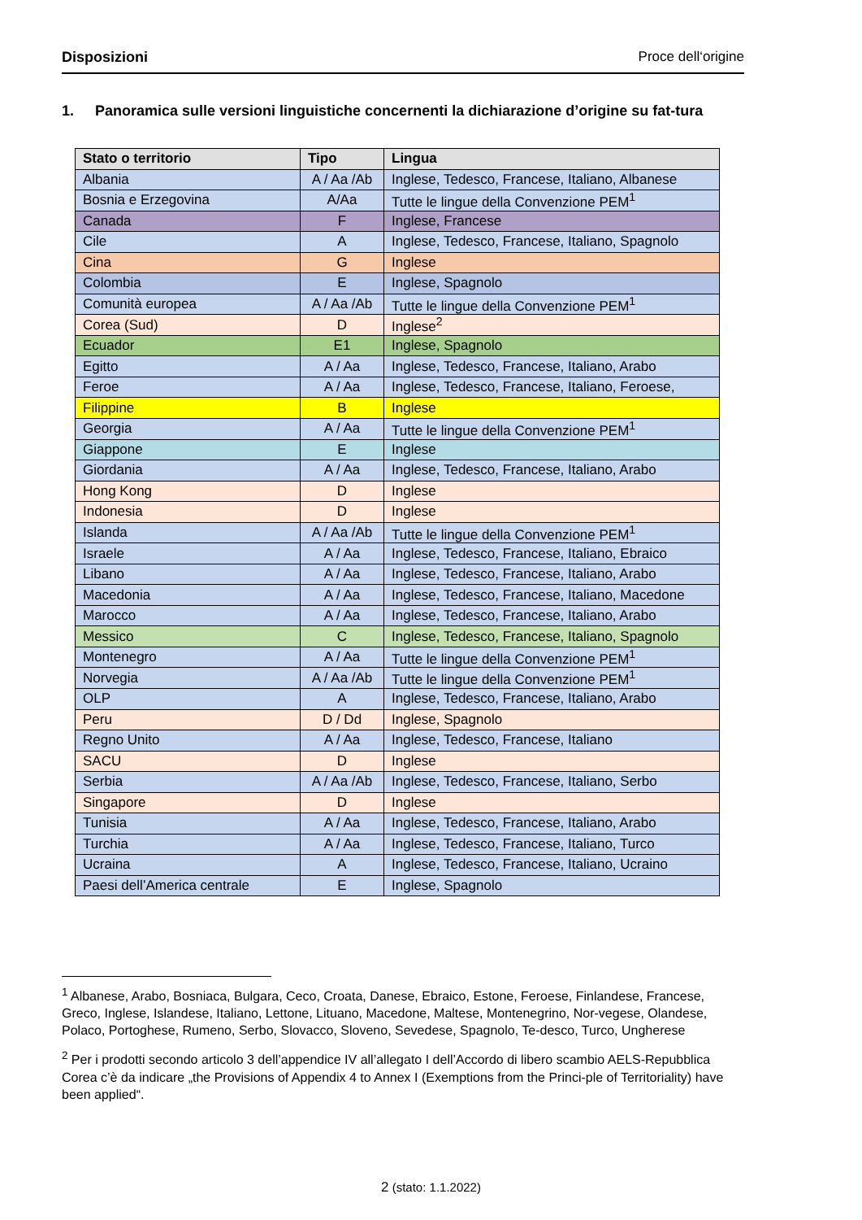Disposizioni Proce dell‘origine
1. Panoramica sulle versioni linguistiche concernenti la dichiarazione d’origine su fat-tura
| Stato o territorio | Tipo | Lingua |
| --- | --- | --- |
| Albania | A / Aa /Ab | Inglese, Tedesco, Francese, Italiano, Albanese |
| Bosnia e Erzegovina | A/Aa | Tutte le lingue della Convenzione PEM<sup>1</sup> |
| Canada | F | Inglese, Francese |
| Cile | A | Inglese, Tedesco, Francese, Italiano, Spagnolo |
| Cina | G | Inglese |
| Colombia | E | Inglese, Spagnolo |
| Comunità europea | A / Aa /Ab | Tutte le lingue della Convenzione PEM<sup>1</sup> |
| Corea (Sud) | D | Inglese<sup>2</sup> |
| Ecuador | E1 | Inglese, Spagnolo |
| Egitto | A / Aa | Inglese, Tedesco, Francese, Italiano, Arabo |
| Feroe | A / Aa | Inglese, Tedesco, Francese, Italiano, Feroese, |
| Filippine | B | Inglese |
| Georgia | A / Aa | Tutte le lingue della Convenzione PEM<sup>1</sup> |
| Giappone | E | Inglese |
| Giordania | A / Aa | Inglese, Tedesco, Francese, Italiano, Arabo |
| Hong Kong | D | Inglese |
| Indonesia | D | Inglese |
| Islanda | A / Aa /Ab | Tutte le lingue della Convenzione PEM<sup>1</sup> |
| Israele | A / Aa | Inglese, Tedesco, Francese, Italiano, Ebraico |
| Libano | A / Aa | Inglese, Tedesco, Francese, Italiano, Arabo |
| Macedonia | A / Aa | Inglese, Tedesco, Francese, Italiano, Macedone |
| Marocco | A / Aa | Inglese, Tedesco, Francese, Italiano, Arabo |
| Messico | C | Inglese, Tedesco, Francese, Italiano, Spagnolo |
| Montenegro | A / Aa | Tutte le lingue della Convenzione PEM<sup>1</sup> |
| Norvegia | A / Aa /Ab | Tutte le lingue della Convenzione PEM<sup>1</sup> |
| OLP | A | Inglese, Tedesco, Francese, Italiano, Arabo |
| Peru | D / Dd | Inglese, Spagnolo |
| Regno Unito | A / Aa | Inglese, Tedesco, Francese, Italiano |
| SACU | D | Inglese |
| Serbia | A / Aa /Ab | Inglese, Tedesco, Francese, Italiano, Serbo |
| Singapore | D | Inglese |
| Tunisia | A / Aa | Inglese, Tedesco, Francese, Italiano, Arabo |
| Turchia | A / Aa | Inglese, Tedesco, Francese, Italiano, Turco |
| Ucraina | A | Inglese, Tedesco, Francese, Italiano, Ucraino |
| Paesi dell’America centrale | E | Inglese, Spagnolo |
<sup>1</sup> Albanese, Arabo, Bosniaca, Bulgara, Ceco, Croata, Danese, Ebraico, Estone, Feroese, Finlandese, Francese, Greco, Inglese, Islandese, Italiano, Lettone, Lituano, Macedone, Maltese, Montenegrino, Nor-vegese, Olandese, Polaco, Portoghese, Rumeno, Serbo, Slovacco, Sloveno, Sevedese, Spagnolo, Te-desco, Turco, Ungherese
<sup>2</sup> Per i prodotti secondo articolo 3 dell’appendice IV all’allegato I dell’Accordo di libero scambio AELS-Repubblica Corea c’è da indicare „the Provisions of Appendix 4 to Annex I (Exemptions from the Princi-ple of Territoriality) have been applied“.
2 (stato: 1.1.2022)